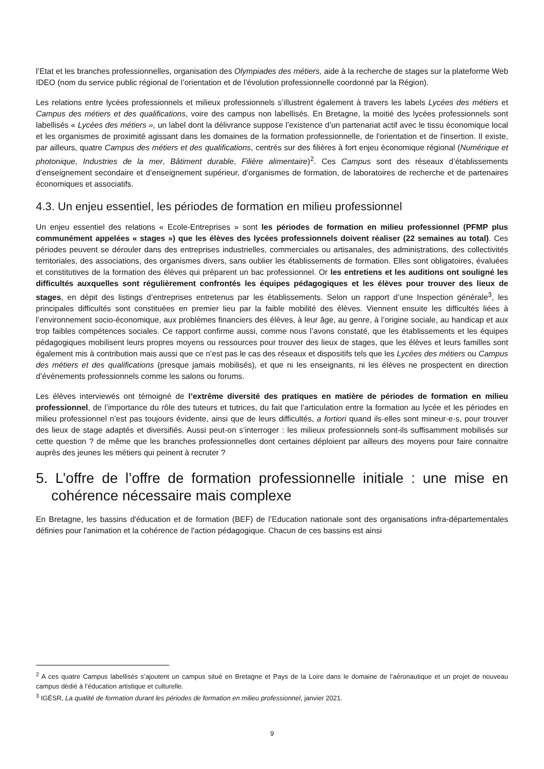l’Etat et les branches professionnelles, organisation des Olympiades des métiers, aide à la recherche de stages sur la plateforme Web IDEO (nom du service public régional de l’orientation et de l’évolution professionnelle coordonné par la Région).
Les relations entre lycées professionnels et milieux professionnels s’illustrent également à travers les labels Lycées des métiers et Campus des métiers et des qualifications, voire des campus non labellisés. En Bretagne, la moitié des lycées professionnels sont labellisés « Lycées des métiers », un label dont la délivrance suppose l’existence d’un partenariat actif avec le tissu économique local et les organismes de proximité agissant dans les domaines de la formation professionnelle, de l'orientation et de l'insertion. Il existe, par ailleurs, quatre Campus des métiers et des qualifications, centrés sur des filières à fort enjeu économique régional (Numérique et photonique, Industries de la mer, Bâtiment durable, Filière alimentaire)<sup>2</sup>. Ces Campus sont des réseaux d’établissements d’enseignement secondaire et d’enseignement supérieur, d’organismes de formation, de laboratoires de recherche et de partenaires économiques et associatifs.
4.3. Un enjeu essentiel, les périodes de formation en milieu professionnel
Un enjeu essentiel des relations « Ecole-Entreprises » sont les périodes de formation en milieu professionnel (PFMP plus communément appelées « stages ») que les élèves des lycées professionnels doivent réaliser (22 semaines au total). Ces périodes peuvent se dérouler dans des entreprises industrielles, commerciales ou artisanales, des administrations, des collectivités territoriales, des associations, des organismes divers, sans oublier les établissements de formation. Elles sont obligatoires, évaluées et constitutives de la formation des élèves qui préparent un bac professionnel. Or les entretiens et les auditions ont souligné les difficultés auxquelles sont régulièrement confrontés les équipes pédagogiques et les élèves pour trouver des lieux de stages, en dépit des listings d’entreprises entretenus par les établissements. Selon un rapport d’une Inspection générale<sup>3</sup>, les principales difficultés sont constituées en premier lieu par la faible mobilité des élèves. Viennent ensuite les difficultés liées à l’environnement socio-économique, aux problèmes financiers des élèves, à leur âge, au genre, à l’origine sociale, au handicap et aux trop faibles compétences sociales. Ce rapport confirme aussi, comme nous l’avons constaté, que les établissements et les équipes pédagogiques mobilisent leurs propres moyens ou ressources pour trouver des lieux de stages, que les élèves et leurs familles sont également mis à contribution mais aussi que ce n’est pas le cas des réseaux et dispositifs tels que les Lycées des métiers ou Campus des métiers et des qualifications (presque jamais mobilisés), et que ni les enseignants, ni les élèves ne prospectent en direction d’événements professionnels comme les salons ou forums.
Les élèves interviewés ont témoigné de l’extrême diversité des pratiques en matière de périodes de formation en milieu professionnel, de l’importance du rôle des tuteurs et tutrices, du fait que l’articulation entre la formation au lycée et les périodes en milieu professionnel n’est pas toujours évidente, ainsi que de leurs difficultés, a fortiori quand ils·elles sont mineur·e·s, pour trouver des lieux de stage adaptés et diversifiés. Aussi peut-on s’interroger : les milieux professionnels sont-ils suffisamment mobilisés sur cette question ? de même que les branches professionnelles dont certaines déploient par ailleurs des moyens pour faire connaitre auprès des jeunes les métiers qui peinent à recruter ?
5. L’offre de l’offre de formation professionnelle initiale : une mise en cohérence nécessaire mais complexe
En Bretagne, les bassins d'éducation et de formation (BEF) de l’Education nationale sont des organisations infra-départementales définies pour l'animation et la cohérence de l'action pédagogique. Chacun de ces bassins est ainsi
<sup>2</sup> A ces quatre Campus labellisés s’ajoutent un campus situé en Bretagne et Pays de la Loire dans le domaine de l’aéronautique et un projet de nouveau campus dédié à l’éducation artistique et culturelle.
<sup>3</sup> IGÉSR, La qualité de formation durant les périodes de formation en milieu professionnel, janvier 2021.
9